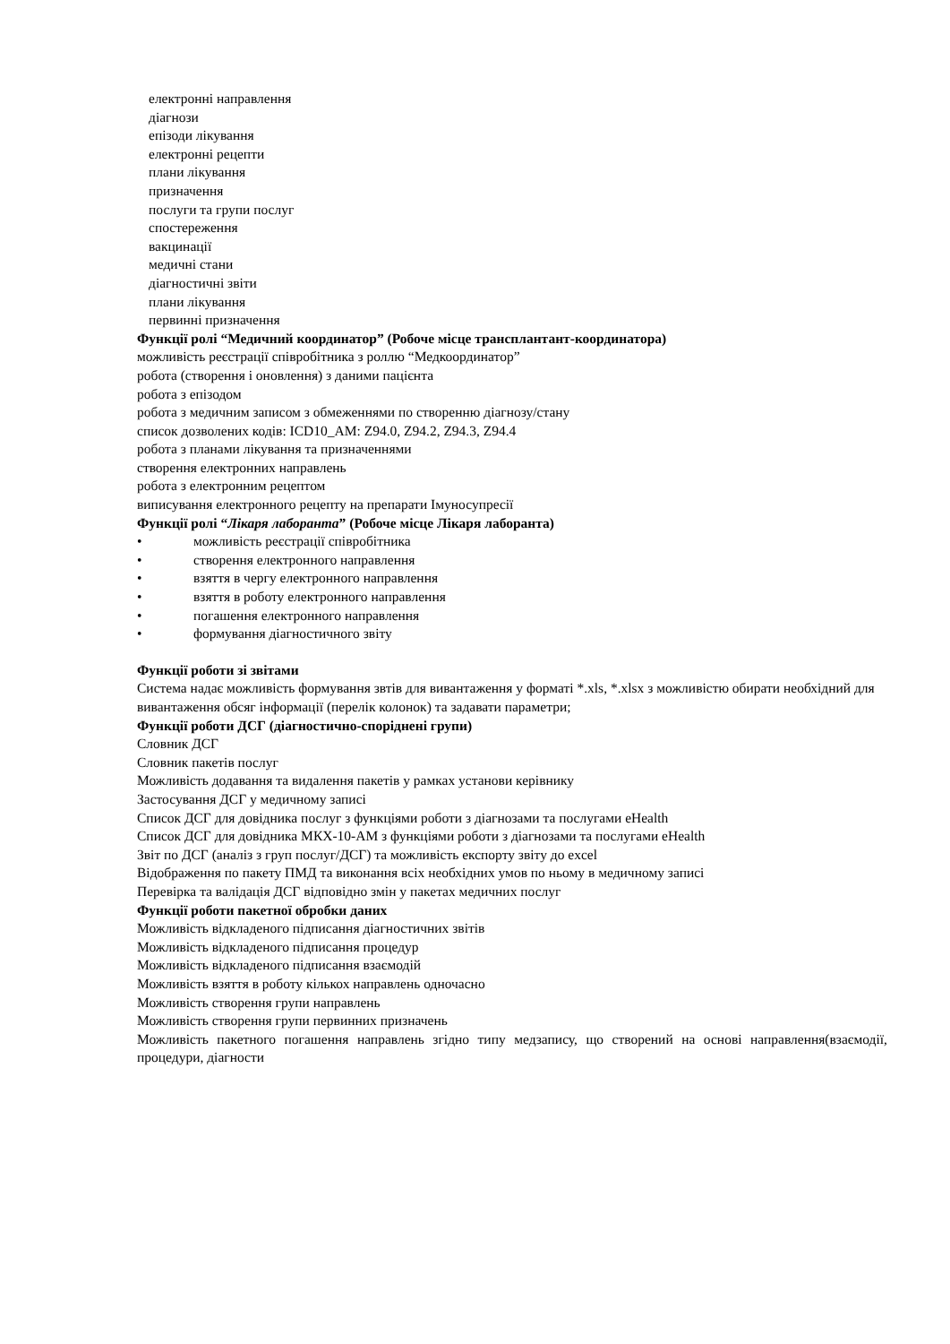електронні направлення
діагнози
епізоди лікування
електронні рецепти
плани лікування
призначення
послуги та групи послуг
спостереження
вакцинації
медичні стани
діагностичні звіти
плани лікування
первинні призначення
Функції ролі “Медичний координатор” (Робоче місце трансплантант-координатора)
можливість реєстрації співробітника з роллю “Медкоординатор”
робота (створення і оновлення) з даними пацієнта
робота з епізодом
робота з медичним записом з обмеженнями по створенню діагнозу/стану
список дозволених кодів: ICD10_AM: Z94.0, Z94.2, Z94.3, Z94.4
робота з планами лікування та призначеннями
створення електронних направлень
робота з електронним рецептом
виписування електронного рецепту на препарати Імуносупресії
Функції ролі “Лікаря лаборанта” (Робоче місце Лікаря лаборанта)
• можливість реєстрації співробітника
• створення електронного направлення
• взяття в чергу електронного направлення
• взяття в роботу електронного направлення
• погашення електронного направлення
• формування діагностичного звіту
Функції роботи зі звітами
Система надає можливість формування звтів для вивантаження у форматі *.xls, *.xlsx з можливістю обирати необхідний для вивантаження обсяг інформації (перелік колонок) та задавати параметри;
Функції роботи ДСГ (діагностично-споріднені групи)
Словник ДСГ
Словник пакетів послуг
Можливість додавання та видалення пакетів у рамках установи керівнику
Застосування ДСГ у медичному записі
Список ДСГ для довідника послуг з функціями роботи з діагнозами та послугами eHealth
Список ДСГ для довідника МКХ-10-АМ з функціями роботи з діагнозами та послугами eHealth
Звіт по ДСГ (аналіз з груп послуг/ДСГ) та можливість експорту звіту до excel
Відображення по пакету ПМД та виконання всіх необхідних умов по ньому в медичному записі
Перевірка та валідація ДСГ відповідно змін у пакетах медичних послуг
Функції роботи пакетної обробки даних
Можливість відкладеного підписання діагностичних звітів
Можливість відкладеного підписання процедур
Можливість відкладеного підписання взаємодій
Можливість взяття в роботу кількох направлень одночасно
Можливість створення групи направлень
Можливість створення групи первинних призначень
Можливість пакетного погашення направлень згідно типу медзапису, що створений на основі направлення(взаємодії, процедури, діагности